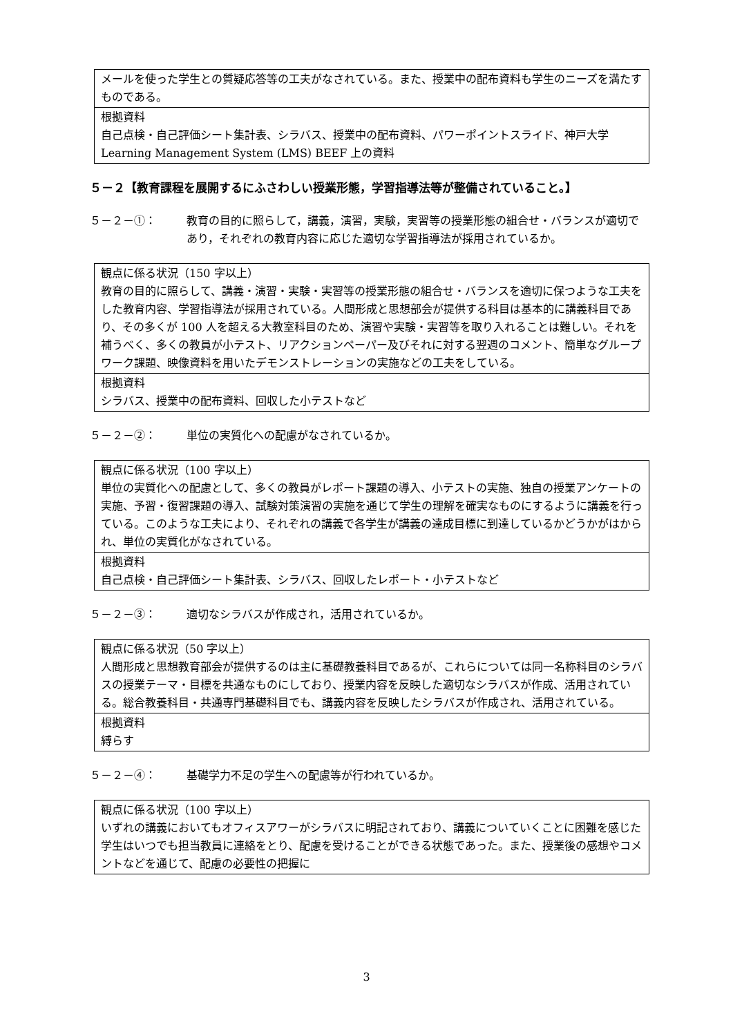| メールを使った学生との質疑応答等の工夫がなされている。また、授業中の配布資料も学生のニーズを満たすものである。 |
| 根拠資料 自己点検・自己評価シート集計表、シラバス、授業中の配布資料、パワーポイントスライド、神戸大学 Learning Management System (LMS) BEEF 上の資料 |
５－２【教育課程を展開するにふさわしい授業形態，学習指導法等が整備されていること。】
５－２－①： 教育の目的に照らして，講義，演習，実験，実習等の授業形態の組合せ・バランスが適切であり，それぞれの教育内容に応じた適切な学習指導法が採用されているか。
| 観点に係る状況（150 字以上） 教育の目的に照らして、講義・演習・実験・実習等の授業形態の組合せ・バランスを適切に保つような工夫をした教育内容、学習指導法が採用されている。人間形成と思想部会が提供する科目は基本的に講義科目であり、その多くが 100 人を超える大教室科目のため、演習や実験・実習等を取り入れることは難しい。それを補うべく、多くの教員が小テスト、リアクションペーパー及びそれに対する翌週のコメント、簡単なグループワーク課題、映像資料を用いたデモンストレーションの実施などの工夫をしている。 |
| 根拠資料 シラバス、授業中の配布資料、回収した小テストなど |
５－２－②： 単位の実質化への配慮がなされているか。
| 観点に係る状況（100 字以上） 単位の実質化への配慮として、多くの教員がレポート課題の導入、小テストの実施、独自の授業アンケートの実施、予習・復習課題の導入、試験対策演習の実施を通じて学生の理解を確実なものにするように講義を行っている。このような工夫により、それぞれの講義で各学生が講義の達成目標に到達しているかどうかがはかられ、単位の実質化がなされている。 |
| 根拠資料 自己点検・自己評価シート集計表、シラバス、回収したレポート・小テストなど |
５－２－③： 適切なシラバスが作成され，活用されているか。
| 観点に係る状況（50 字以上） 人間形成と思想教育部会が提供するのは主に基礎教養科目であるが、これらについては同一名称科目のシラバスの授業テーマ・目標を共通なものにしており、授業内容を反映した適切なシラバスが作成、活用されている。総合教養科目・共通専門基礎科目でも、講義内容を反映したシラバスが作成され、活用されている。 |
| 根拠資料 縛らす |
５－２－④： 基礎学力不足の学生への配慮等が行われているか。
| 観点に係る状況（100 字以上） いずれの講義においてもオフィスアワーがシラバスに明記されており、講義についていくことに困難を感じた学生はいつでも担当教員に連絡をとり、配慮を受けることができる状態であった。また、授業後の感想やコメントなどを通じて、配慮の必要性の把握に |
3